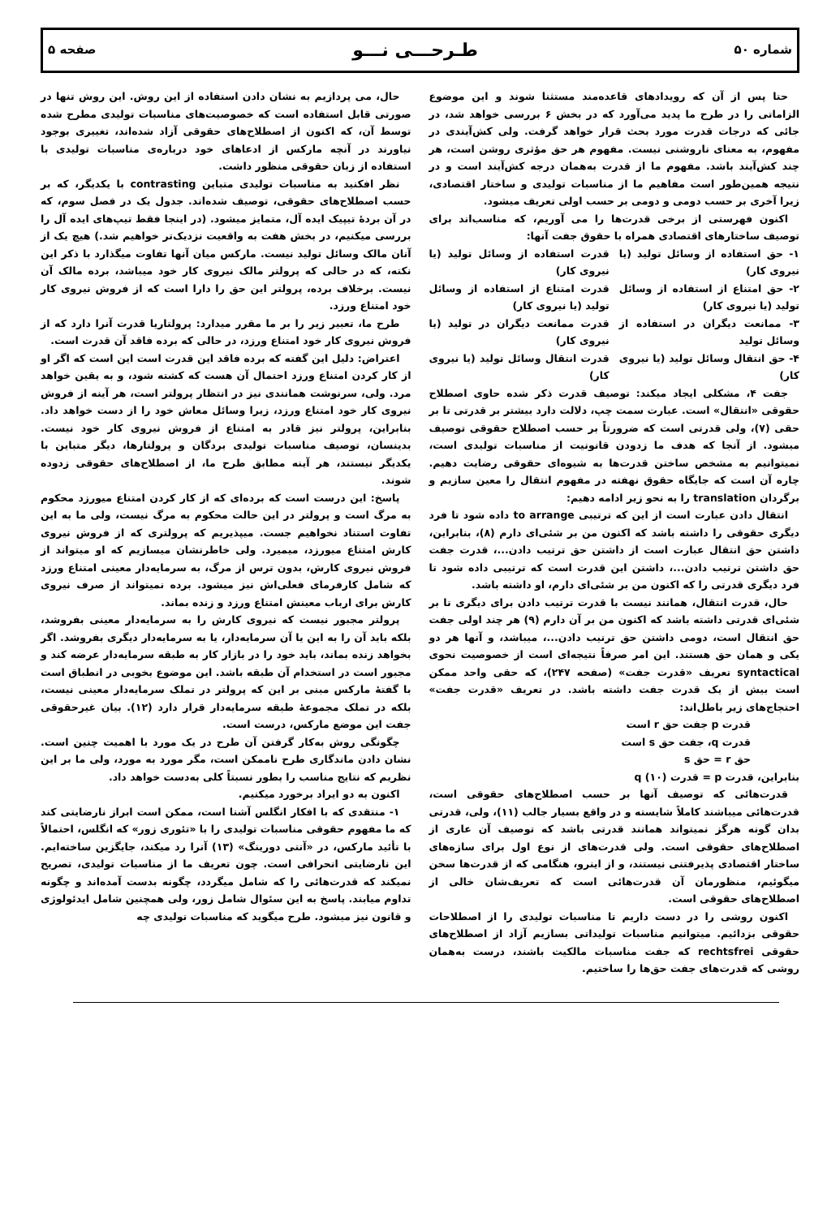شماره ۵۰ طـرحـــی نـــو صفحه ۵
حتا پس از آن که رویدادهای قاعده‌مند مستثنا شوند و این موضوع الزاماتی را در طرح ما پدید می‌آورد که در بخش ۶ بررسی خواهد شد، در جائی که درجات قدرت مورد بحث قرار خواهد گرفت. ولی کش‌آیندی در مفهوم، به معنای ناروشنی نیست. مفهوم هر حق مؤثری روشن است، هر چند کش‌آیند باشد. مفهوم ما از قدرت به‌همان درجه کش‌آیند است و در نتیجه همین‌طور است مفاهیم ما از مناسبات تولیدی و ساختار اقتصادی، زیرا آخری بر حسب دومی و دومی بر حسب اولی تعریف میشود.
اکنون فهرستی از برخی قدرت‌ها را می آوریم، که مناسب‌اند برای توصیف ساختارهای اقتصادی همراه با حقوق جفت آنها:
۱- حق استفاده از وسائل تولید (یا نیروی کار)
قدرت استفاده از وسائل تولید (یا نیروی کار)
۲- حق امتناع از استفاده از وسائل تولید (یا نیروی کار)
قدرت امتناع از استفاده از وسائل تولید (یا نیروی کار)
۳- ممانعت دیگران در استفاده از وسائل تولید
قدرت ممانعت دیگران در تولید (یا نیروی کار)
۴- حق انتقال وسائل تولید (یا نیروی کار)
قدرت انتقال وسائل تولید (یا نیروی کار)
جفت ۴، مشکلی ایجاد میکند: توصیف قدرت ذکر شده حاوی اصطلاح حقوقی «انتقال» است. عبارت سمت چپ، دلالت دارد بیشتر بر قدرتی تا بر حقی (۷)، ولی قدرتی است که ضرورتاً بر حسب اصطلاح حقوقی توصیف میشود. از آنجا که هدف ما زدودن قانونیت از مناسبات تولیدی است، نمیتوانیم به مشخص ساختن قدرت‌ها به شیوه‌ای حقوقی رضایت دهیم. چاره آن است که جایگاه حقوق نهفته در مفهوم انتقال را معین سازیم و برگردان translation را به نحو زیر ادامه دهیم:
انتقال دادن عبارت است از این که ترتیبی to arrange داده شود تا فرد دیگری حقوقی را داشته باشد که اکنون من بر شئی‌ای دارم (۸)، بنابراین، داشتن حق انتقال عبارت است از داشتن حق ترتیب دادن...، قدرت جفت حق داشتن ترتیب دادن...، داشتن این قدرت است که ترتیبی داده شود تا فرد دیگری قدرتی را که اکنون من بر شئی‌ای دارم، او داشته باشد.
حال، قدرت انتقال، همانند نیست با قدرت ترتیب دادن برای دیگری تا بر شئی‌ای قدرتی داشته باشد که اکنون من بر آن دارم (۹) هر چند اولی جفت حق انتقال است، دومی داشتن حق ترتیب دادن...، میباشد، و آنها هر دو یکی و همان حق هستند. این امر صرفاً نتیجه‌ای است از خصوصیت نحوی syntactical تعریف «قدرت جفت» (صفحه ۲۴۷)، که حقی واحد ممکن است بیش از یک قدرت جفت داشته باشد. در تعریف «قدرت جفت» احتجاج‌های زیر باطل‌اند:
قدرت p جفت حق r است
قدرت q، جفت حق s است
حق r = حق s
بنابراین، قدرت p = قدرت q (۱۰)
قدرت‌هائی که توصیف آنها بر حسب اصطلاح‌های حقوقی است، قدرت‌هائی میباشند کاملاً شایسته و در واقع بسیار جالب (۱۱)، ولی، قدرتی بدان گونه هرگز نمیتواند همانند قدرتی باشد که توصیف آن عاری از اصطلاح‌های حقوقی است. ولی قدرت‌های از نوع اول برای سازه‌های ساختار اقتصادی پذیرفتنی نیستند، و از اینرو، هنگامی که از قدرت‌ها سخن میگوئیم، منظورمان آن قدرت‌هائی است که تعریف‌شان خالی از اصطلاح‌های حقوقی است.
اکنون روشی را در دست داریم تا مناسبات تولیدی را از اصطلاحات حقوقی بزدائیم. میتوانیم مناسبات تولیداتی بسازیم آزاد از اصطلاح‌های حقوقی rechtsfrei که جفت مناسبات مالکیت باشند، درست به‌همان روشی که قدرت‌های جفت حق‌ها را ساختیم.
حال، می پردازیم به نشان دادن استفاده از این روش. این روش تنها در صورتی قابل استفاده است که خصوصیت‌های مناسبات تولیدی مطرح شده توسط آن، که اکنون از اصطلاح‌های حقوقی آزاد شده‌اند، تغییری بوجود نیاورند در آنچه مارکس از ادعاهای خود درباره‌ی مناسبات تولیدی با استفاده از زبان حقوقی منظور داشت.
نظر افکنید به مناسبات تولیدی متباین contrasting با یکدیگر، که بر حسب اصطلاح‌های حقوقی، توصیف شده‌اند. جدول یک در فصل سوم، که در آن بردهٔ تیپیک ایده آل، متمایز میشود. (در اینجا فقط تیپ‌های ایده آل را بررسی میکنیم، در بخش هفت به واقعیت نزدیک‌تر خواهیم شد.) هیچ یک از آنان مالک وسائل تولید نیست. مارکس میان آنها تفاوت میگذارد با ذکر این نکته، که در حالی که پرولتر مالک نیروی کار خود میباشد، برده مالک آن نیست. برخلاف برده، پرولتر این حق را دارا است که از فروش نیروی کار خود امتناع ورزد.
طرح ما، تعبیر زیر را بر ما مقرر میدارد: پرولتاریا قدرت آنرا دارد که از فروش نیروی کار خود امتناع ورزد، در حالی که برده فاقد آن قدرت است.
اعتراض: دلیل این گفته که برده فاقد این قدرت است این است که اگر او از کار کردن امتناع ورزد احتمال آن هست که کشته شود، و به یقین خواهد مرد. ولی، سرنوشت همانندی نیز در انتظار پرولتر است، هر آینه از فروش نیروی کار خود امتناع ورزد، زیرا وسائل معاش خود را از دست خواهد داد. بنابراین، پرولتر نیز قادر به امتناع از فروش نیروی کار خود نیست. بدینسان، توصیف مناسبات تولیدی بردگان و پرولتارها، دیگر متباین با یکدیگر نیستند، هر آینه مطابق طرح ما، از اصطلاح‌های حقوقی زدوده شوند.
پاسخ: این درست است که برده‌ای که از کار کردن امتناع میورزد محکوم به مرگ است و پرولتر در این حالت محکوم به مرگ نیست، ولی ما به این تفاوت استناد نخواهیم جست. میپذیریم که پرولتری که از فروش نیروی کارش امتناع میورزد، میمیرد. ولی خاطرنشان میسازیم که او میتواند از فروش نیروی کارش، بدون ترس از مرگ، به سرمایه‌دار معینی امتناع ورزد که شامل کارفرمای فعلی‌اش نیز میشود. برده نمیتواند از صرف نیروی کارش برای ارباب معینش امتناع ورزد و زنده بماند.
پرولتر مجبور نیست که نیروی کارش را به سرمایه‌دار معینی بفروشد، بلکه باید آن را به این یا آن سرمایه‌دار، یا به سرمایه‌دار دیگری بفروشد. اگر بخواهد زنده بماند، باید خود را در بازار کار به طبقه سرمایه‌دار عرضه کند و مجبور است در استخدام آن طبقه باشد. این موضوع بخوبی در انطباق است با گفتهٔ مارکس مبنی بر این که پرولتر در تملک سرمایه‌دار معینی نیست، بلکه در تملک مجموعهٔ طبقه سرمایه‌دار قرار دارد (۱۲). بیان غیرحقوقی جفت این موضع مارکس، درست است.
چگونگی روش به‌کار گرفتن آن طرح در یک مورد با اهمیت چنین است. نشان دادن ماندگاری طرح ناممکن است، مگر مورد به مورد، ولی ما بر این نظریم که نتایج مناسب را بطور نسبتاً کلی به‌دست خواهد داد.
اکنون به دو ایراد برخورد میکنیم.
۱- منتقدی که با افکار انگلس آشنا است، ممکن است ابراز نارضایتی کند که ما مفهوم حقوقی مناسبات تولیدی را با «تئوری زور» که انگلس، احتمالاً با تأئید مارکس، در «آنتی دورینگ» (۱۳) آنرا رد میکند، جایگزین ساخته‌ایم. این نارضایتی انحرافی است. چون تعریف ما از مناسبات تولیدی، تصریح نمیکند که قدرت‌هائی را که شامل میگردد، چگونه بدست آمده‌اند و چگونه تداوم میابند. پاسخ به این سئوال شامل زور، ولی همچنین شامل ایدئولوژی و قانون نیز میشود. طرح میگوید که مناسبات تولیدی چه